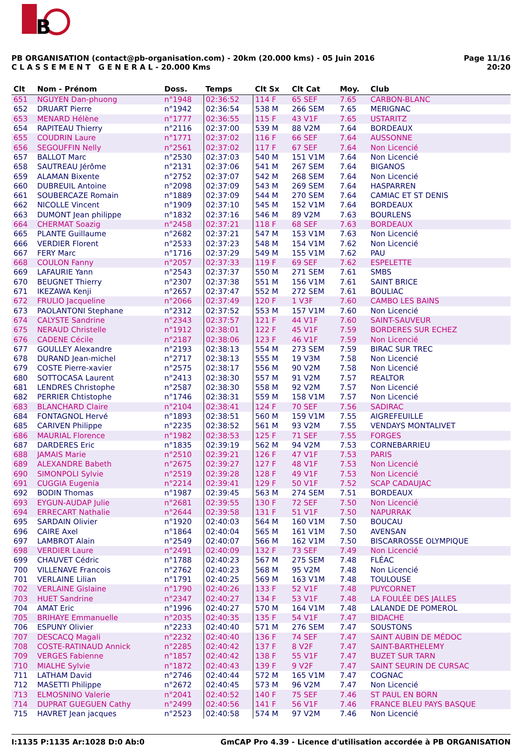B
Page 11/16
20:20
PB ORGANISATION (contact@pb-organisation.com) - 20km (20.000 kms) - 05 Juin 2016
C L A S S E M E N T G E N E R A L - 20.000 Kms
| Clt | Nom - Prénom | Doss. | Temps | Clt Sx | Clt Cat | Moy. | Club |
| --- | --- | --- | --- | --- | --- | --- | --- |
| 651 | NGUYEN Dan-phuong | n°1948 | 02:36:52 | 114 F | 65 SEF | 7.65 | CARBON-BLANC |
| 652 | DRUART Pierre | n°1942 | 02:36:54 | 538 M | 266 SEM | 7.65 | MERIGNAC |
| 653 | MENARD Hélène | n°1777 | 02:36:55 | 115 F | 43 V1F | 7.65 | USTARITZ |
| 654 | RAPITEAU Thierry | n°2116 | 02:37:00 | 539 M | 88 V2M | 7.64 | BORDEAUX |
| 655 | COUDRIN Laure | n°1771 | 02:37:02 | 116 F | 66 SEF | 7.64 | AUSSONNE |
| 656 | SEGOUFFIN Nelly | n°2561 | 02:37:02 | 117 F | 67 SEF | 7.64 | Non Licencié |
| 657 | BALLOT Marc | n°2530 | 02:37:03 | 540 M | 151 V1M | 7.64 | Non Licencié |
| 658 | SAUTREAU Jérôme | n°2131 | 02:37:06 | 541 M | 267 SEM | 7.64 | BIGANOS |
| 659 | ALAMAN Bixente | n°2752 | 02:37:07 | 542 M | 268 SEM | 7.64 | Non Licencié |
| 660 | DUBREUIL Antoine | n°2098 | 02:37:09 | 543 M | 269 SEM | 7.64 | HASPARREN |
| 661 | SOUBERCAZE Romain | n°1889 | 02:37:09 | 544 M | 270 SEM | 7.64 | CAMIAC ET ST DENIS |
| 662 | NICOLLE Vincent | n°1909 | 02:37:10 | 545 M | 152 V1M | 7.64 | BORDEAUX |
| 663 | DUMONT Jean philippe | n°1832 | 02:37:16 | 546 M | 89 V2M | 7.63 | BOURLENS |
| 664 | CHERMAT Soazig | n°2458 | 02:37:21 | 118 F | 68 SEF | 7.63 | BORDEAUX |
| 665 | PLANTE Guillaume | n°2682 | 02:37:21 | 547 M | 153 V1M | 7.63 | Non Licencié |
| 666 | VERDIER Florent | n°2533 | 02:37:23 | 548 M | 154 V1M | 7.62 | Non Licencié |
| 667 | FERY Marc | n°1716 | 02:37:29 | 549 M | 155 V1M | 7.62 | PAU |
| 668 | COULON Fanny | n°2057 | 02:37:33 | 119 F | 69 SEF | 7.62 | ESPELETTE |
| 669 | LAFAURIE Yann | n°2543 | 02:37:37 | 550 M | 271 SEM | 7.61 | SMBS |
| 670 | BEUGNET Thierry | n°2307 | 02:37:38 | 551 M | 156 V1M | 7.61 | SAINT BRICE |
| 671 | IKEZAWA Kenji | n°2657 | 02:37:47 | 552 M | 272 SEM | 7.61 | BOULIAC |
| 672 | FRULIO Jacqueline | n°2066 | 02:37:49 | 120 F | 1 V3F | 7.60 | CAMBO LES BAINS |
| 673 | PAOLANTONI Stephane | n°2312 | 02:37:52 | 553 M | 157 V1M | 7.60 | Non Licencié |
| 674 | CALYSTE Sandrine | n°2343 | 02:37:57 | 121 F | 44 V1F | 7.60 | SAINT-SAUVEUR |
| 675 | NERAUD Christelle | n°1912 | 02:38:01 | 122 F | 45 V1F | 7.59 | BORDERES SUR ECHEZ |
| 676 | CADENE Cécile | n°2187 | 02:38:06 | 123 F | 46 V1F | 7.59 | Non Licencié |
| 677 | GOULLEY Alexandre | n°2193 | 02:38:13 | 554 M | 273 SEM | 7.59 | BIRAC SUR TREC |
| 678 | DURAND Jean-michel | n°2717 | 02:38:13 | 555 M | 19 V3M | 7.58 | Non Licencié |
| 679 | COSTE Pierre-xavier | n°2575 | 02:38:17 | 556 M | 90 V2M | 7.58 | Non Licencié |
| 680 | SOTTOCASA Laurent | n°2413 | 02:38:30 | 557 M | 91 V2M | 7.57 | REALTOR |
| 681 | LENDRES Christophe | n°2587 | 02:38:30 | 558 M | 92 V2M | 7.57 | Non Licencié |
| 682 | PERRIER Chtistophe | n°1746 | 02:38:31 | 559 M | 158 V1M | 7.57 | Non Licencié |
| 683 | BLANCHARD Claire | n°2104 | 02:38:41 | 124 F | 70 SEF | 7.56 | SADIRAC |
| 684 | FONTAGNOL Hervé | n°1893 | 02:38:51 | 560 M | 159 V1M | 7.55 | AIGREFEUILLE |
| 685 | CARIVEN Philippe | n°2235 | 02:38:52 | 561 M | 93 V2M | 7.55 | VENDAYS MONTALIVET |
| 686 | MAURIAL Florence | n°1982 | 02:38:53 | 125 F | 71 SEF | 7.55 | FORGES |
| 687 | DARDERES Eric | n°1835 | 02:39:19 | 562 M | 94 V2M | 7.53 | CORNEBARRIEU |
| 688 | JAMAIS Marie | n°2510 | 02:39:21 | 126 F | 47 V1F | 7.53 | PARIS |
| 689 | ALEXANDRE Babeth | n°2675 | 02:39:27 | 127 F | 48 V1F | 7.53 | Non Licencié |
| 690 | SIMONPOLI Sylvie | n°2519 | 02:39:28 | 128 F | 49 V1F | 7.53 | Non Licencié |
| 691 | CUGGIA Eugenia | n°2214 | 02:39:41 | 129 F | 50 V1F | 7.52 | SCAP CADAUJAC |
| 692 | BODIN Thomas | n°1987 | 02:39:45 | 563 M | 274 SEM | 7.51 | BORDEAUX |
| 693 | EYGUN-AUDAP Julie | n°2681 | 02:39:55 | 130 F | 72 SEF | 7.50 | Non Licencié |
| 694 | ERRECART Nathalie | n°2644 | 02:39:58 | 131 F | 51 V1F | 7.50 | NAPURRAK |
| 695 | SARDAIN Olivier | n°1920 | 02:40:03 | 564 M | 160 V1M | 7.50 | BOUCAU |
| 696 | CAIRE Axel | n°1864 | 02:40:04 | 565 M | 161 V1M | 7.50 | AVENSAN |
| 697 | LAMBROT Alain | n°2549 | 02:40:07 | 566 M | 162 V1M | 7.50 | BISCARROSSE OLYMPIQUE |
| 698 | VERDIER Laure | n°2491 | 02:40:09 | 132 F | 73 SEF | 7.49 | Non Licencié |
| 699 | CHAUVET Cédric | n°1788 | 02:40:23 | 567 M | 275 SEM | 7.48 | FLÉAC |
| 700 | VILLENAVE Francois | n°2762 | 02:40:23 | 568 M | 95 V2M | 7.48 | Non Licencié |
| 701 | VERLAINE Lilian | n°1791 | 02:40:25 | 569 M | 163 V1M | 7.48 | TOULOUSE |
| 702 | VERLAINE Gislaine | n°1790 | 02:40:26 | 133 F | 52 V1F | 7.48 | PUYCORNET |
| 703 | HUET Sandrine | n°2347 | 02:40:27 | 134 F | 53 V1F | 7.48 | LA FOULÉE DES JALLES |
| 704 | AMAT Eric | n°1996 | 02:40:27 | 570 M | 164 V1M | 7.48 | LALANDE DE POMEROL |
| 705 | BRIHAYE Emmanuelle | n°2035 | 02:40:35 | 135 F | 54 V1F | 7.47 | BIDACHE |
| 706 | ESPUNY Olivier | n°2233 | 02:40:40 | 571 M | 276 SEM | 7.47 | SOUSTONS |
| 707 | DESCACQ Magali | n°2232 | 02:40:40 | 136 F | 74 SEF | 7.47 | SAINT AUBIN DE MÉDOC |
| 708 | COSTE-RATINAUD Annick | n°2285 | 02:40:42 | 137 F | 8 V2F | 7.47 | SAINT-BARTHELEMY |
| 709 | VERGES Fabienne | n°1857 | 02:40:42 | 138 F | 55 V1F | 7.47 | BUZET SUR TARN |
| 710 | MIALHE Sylvie | n°1872 | 02:40:43 | 139 F | 9 V2F | 7.47 | SAINT SEURIN DE CURSAC |
| 711 | LATHAM David | n°2746 | 02:40:44 | 572 M | 165 V1M | 7.47 | COGNAC |
| 712 | MASETTI Philippe | n°2672 | 02:40:45 | 573 M | 96 V2M | 7.47 | Non Licencié |
| 713 | ELMOSNINO Valerie | n°2041 | 02:40:52 | 140 F | 75 SEF | 7.46 | ST PAUL EN BORN |
| 714 | DUPRAT GUEGUEN Cathy | n°2499 | 02:40:56 | 141 F | 56 V1F | 7.46 | FRANCE BLEU PAYS BASQUE |
| 715 | HAVRET Jean jacques | n°2523 | 02:40:58 | 574 M | 97 V2M | 7.46 | Non Licencié |
GmCAP Pro 4.39 - Licence d'utilisation accordée à PB ORGANISATION I:1135 P:1135 Ar:1028 D:0 Ab:0